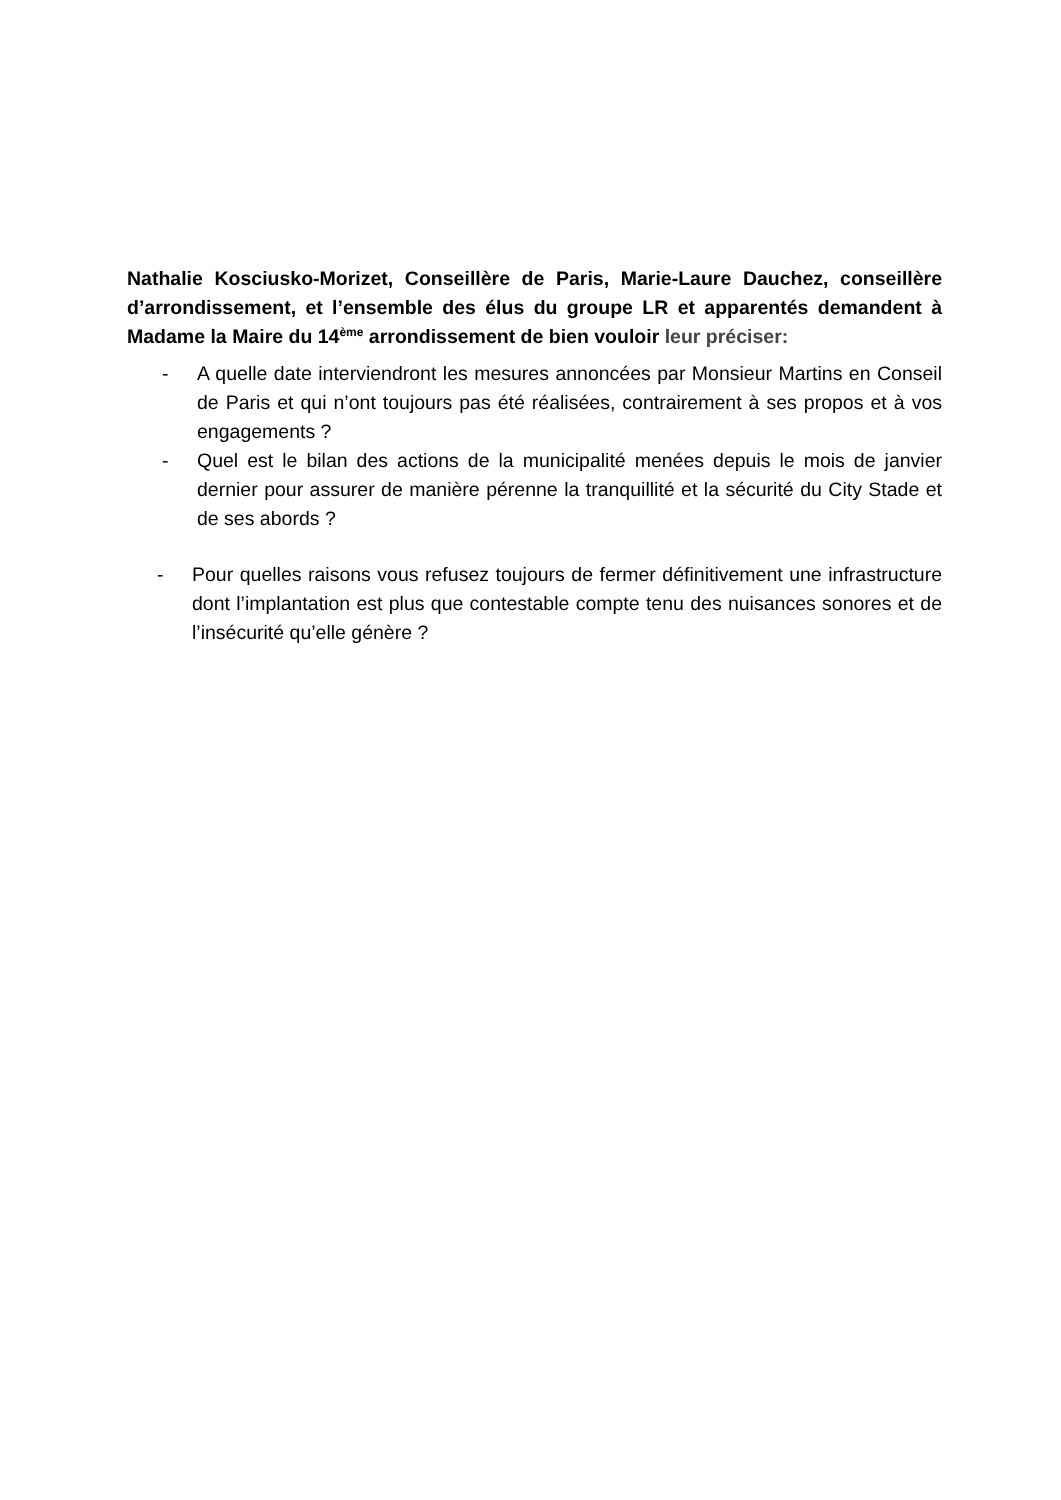Nathalie Kosciusko-Morizet, Conseillère de Paris, Marie-Laure Dauchez, conseillère d’arrondissement, et l’ensemble des élus du groupe LR et apparentés demandent à Madame la Maire du 14<sup>ème</sup> arrondissement de bien vouloir leur préciser:
- A quelle date interviendront les mesures annoncées par Monsieur Martins en Conseil de Paris et qui n’ont toujours pas été réalisées, contrairement à ses propos et à vos engagements ?
- Quel est le bilan des actions de la municipalité menées depuis le mois de janvier dernier pour assurer de manière pérenne la tranquillité et la sécurité du City Stade et de ses abords ?
- Pour quelles raisons vous refusez toujours de fermer définitivement une infrastructure dont l’implantation est plus que contestable compte tenu des nuisances sonores et de l’insécurité qu’elle génère ?